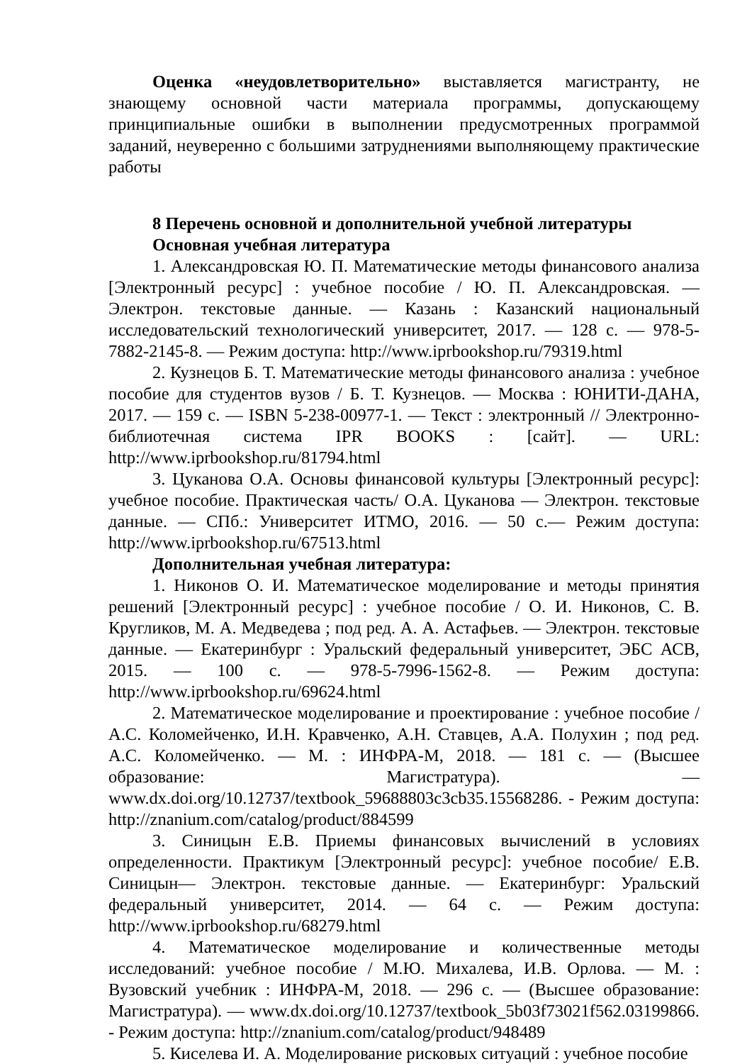Оценка «неудовлетворительно» выставляется магистранту, не знающему основной части материала программы, допускающему принципиальные ошибки в выполнении предусмотренных программой заданий, неуверенно с большими затруднениями выполняющему практические работы
8 Перечень основной и дополнительной учебной литературы
Основная учебная литература
1. Александровская Ю. П. Математические методы финансового анализа [Электронный ресурс] : учебное пособие / Ю. П. Александровская. — Электрон. текстовые данные. — Казань : Казанский национальный исследовательский технологический университет, 2017. — 128 c. — 978-5-7882-2145-8. — Режим доступа: http://www.iprbookshop.ru/79319.html
2. Кузнецов Б. Т. Математические методы финансового анализа : учебное пособие для студентов вузов / Б. Т. Кузнецов. — Москва : ЮНИТИ-ДАНА, 2017. — 159 c. — ISBN 5-238-00977-1. — Текст : электронный // Электронно-библиотечная система IPR BOOKS : [сайт]. — URL: http://www.iprbookshop.ru/81794.html
3. Цуканова О.А. Основы финансовой культуры [Электронный ресурс]: учебное пособие. Практическая часть/ О.А. Цуканова — Электрон. текстовые данные. — СПб.: Университет ИТМО, 2016. — 50 c.— Режим доступа: http://www.iprbookshop.ru/67513.html
Дополнительная учебная литература:
1. Никонов О. И. Математическое моделирование и методы принятия решений [Электронный ресурс] : учебное пособие / О. И. Никонов, С. В. Кругликов, М. А. Медведева ; под ред. А. А. Астафьев. — Электрон. текстовые данные. — Екатеринбург : Уральский федеральный университет, ЭБС АСВ, 2015. — 100 c. — 978-5-7996-1562-8. — Режим доступа: http://www.iprbookshop.ru/69624.html
2. Математическое моделирование и проектирование : учебное пособие / А.С. Коломейченко, И.Н. Кравченко, А.Н. Ставцев, А.А. Полухин ; под ред. А.С. Коломейченко. — М. : ИНФРА-М, 2018. — 181 с. — (Высшее образование: Магистратура). — www.dx.doi.org/10.12737/textbook_59688803c3cb35.15568286. - Режим доступа: http://znanium.com/catalog/product/884599
3. Синицын Е.В. Приемы финансовых вычислений в условиях определенности. Практикум [Электронный ресурс]: учебное пособие/ Е.В. Синицын— Электрон. текстовые данные. — Екатеринбург: Уральский федеральный университет, 2014. — 64 c. — Режим доступа: http://www.iprbookshop.ru/68279.html
4. Математическое моделирование и количественные методы исследований: учебное пособие / М.Ю. Михалева, И.В. Орлова. — М. : Вузовский учебник : ИНФРА-М, 2018. — 296 с. — (Высшее образование: Магистратура). — www.dx.doi.org/10.12737/textbook_5b03f73021f562.03199866. - Режим доступа: http://znanium.com/catalog/product/948489
5. Киселева И. А. Моделирование рисковых ситуаций : учебное пособие